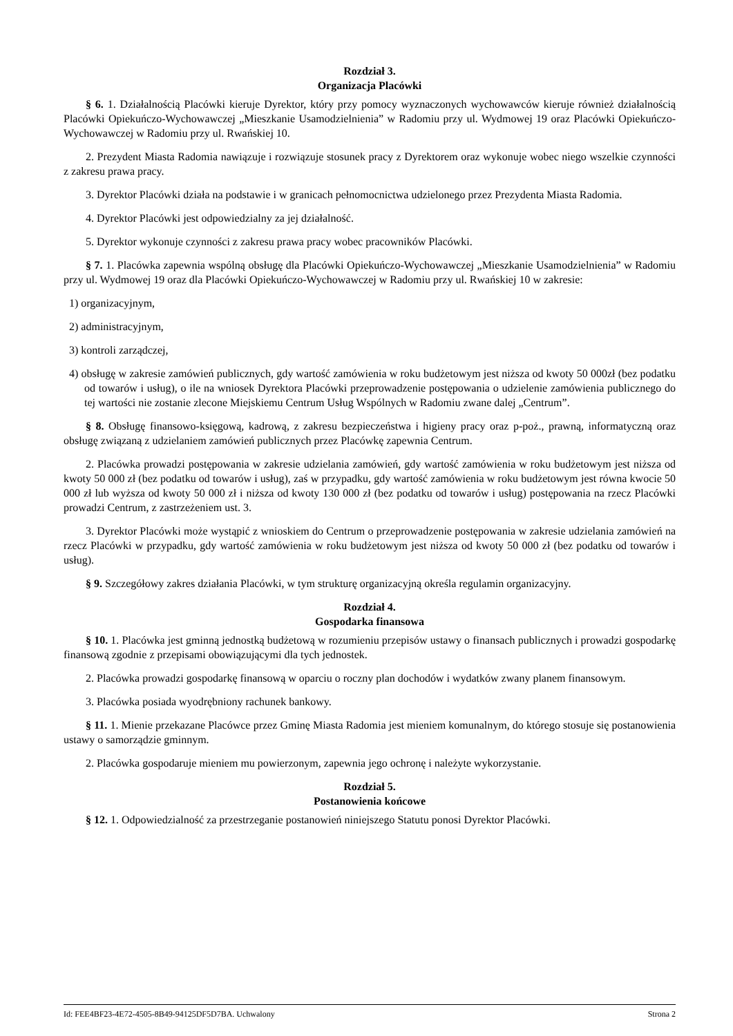Rozdział 3.
Organizacja Placówki
§ 6. 1. Działalnością Placówki kieruje Dyrektor, który przy pomocy wyznaczonych wychowawców kieruje również działalnością Placówki Opiekuńczo-Wychowawczej „Mieszkanie Usamodzielnienia” w Radomiu przy ul. Wydmowej 19 oraz Placówki Opiekuńczo-Wychowawczej w Radomiu przy ul. Rwańskiej 10.
2. Prezydent Miasta Radomia nawiązuje i rozwiązuje stosunek pracy z Dyrektorem oraz wykonuje wobec niego wszelkie czynności z zakresu prawa pracy.
3. Dyrektor Placówki działa na podstawie i w granicach pełnomocnictwa udzielonego przez Prezydenta Miasta Radomia.
4. Dyrektor Placówki jest odpowiedzialny za jej działalność.
5. Dyrektor wykonuje czynności z zakresu prawa pracy wobec pracowników Placówki.
§ 7. 1. Placówka zapewnia wspólną obsługę dla Placówki Opiekuńczo-Wychowawczej „Mieszkanie Usamodzielnienia” w Radomiu przy ul. Wydmowej 19 oraz dla Placówki Opiekuńczo-Wychowawczej w Radomiu przy ul. Rwańskiej 10 w zakresie:
1) organizacyjnym,
2) administracyjnym,
3) kontroli zarządczej,
4) obsługę w zakresie zamówień publicznych, gdy wartość zamówienia w roku budżetowym jest niższa od kwoty 50 000zł (bez podatku od towarów i usług), o ile na wniosek Dyrektora Placówki przeprowadzenie postępowania o udzielenie zamówienia publicznego do tej wartości nie zostanie zlecone Miejskiemu Centrum Usług Wspólnych w Radomiu zwane dalej „Centrum”.
§ 8. Obsługę finansowo-księgową, kadrową, z zakresu bezpieczeństwa i higieny pracy oraz p-poż., prawną, informatyczną oraz obsługę związaną z udzielaniem zamówień publicznych przez Placówkę zapewnia Centrum.
2. Placówka prowadzi postępowania w zakresie udzielania zamówień, gdy wartość zamówienia w roku budżetowym jest niższa od kwoty 50 000 zł (bez podatku od towarów i usług), zaś w przypadku, gdy wartość zamówienia w roku budżetowym jest równa kwocie 50 000 zł lub wyższa od kwoty 50 000 zł i niższa od kwoty 130 000 zł (bez podatku od towarów i usług) postępowania na rzecz Placówki prowadzi Centrum, z zastrzeżeniem ust. 3.
3. Dyrektor Placówki może wystąpić z wnioskiem do Centrum o przeprowadzenie postępowania w zakresie udzielania zamówień na rzecz Placówki w przypadku, gdy wartość zamówienia w roku budżetowym jest niższa od kwoty 50 000 zł (bez podatku od towarów i usług).
§ 9. Szczegółowy zakres działania Placówki, w tym strukturę organizacyjną określa regulamin organizacyjny.
Rozdział 4.
Gospodarka finansowa
§ 10. 1. Placówka jest gminną jednostką budżetową w rozumieniu przepisów ustawy o finansach publicznych i prowadzi gospodarkę finansową zgodnie z przepisami obowiązującymi dla tych jednostek.
2. Placówka prowadzi gospodarkę finansową w oparciu o roczny plan dochodów i wydatków zwany planem finansowym.
3. Placówka posiada wyodrębniony rachunek bankowy.
§ 11. 1. Mienie przekazane Placówce przez Gminę Miasta Radomia jest mieniem komunalnym, do którego stosuje się postanowienia ustawy o samorządzie gminnym.
2. Placówka gospodaruje mieniem mu powierzonym, zapewnia jego ochronę i należyte wykorzystanie.
Rozdział 5.
Postanowienia końcowe
§ 12. 1. Odpowiedzialność za przestrzeganie postanowień niniejszego Statutu ponosi Dyrektor Placówki.
Id: FEE4BF23-4E72-4505-8B49-94125DF5D7BA. Uchwalony Strona 2